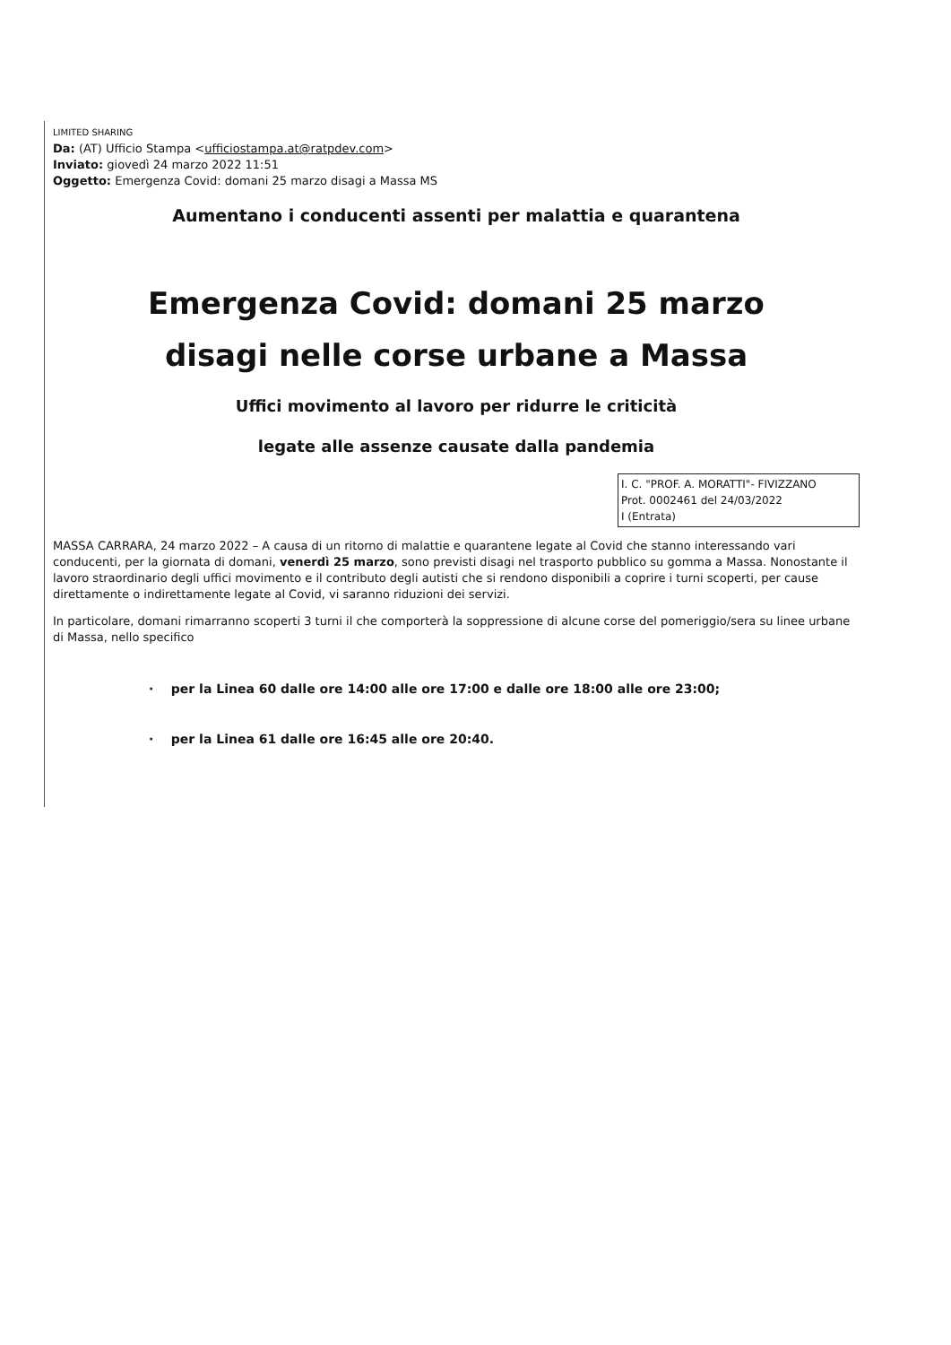LIMITED SHARING
Da: (AT) Ufficio Stampa <ufficiostampa.at@ratpdev.com>
Inviato: giovedì 24 marzo 2022 11:51
Oggetto: Emergenza Covid: domani 25 marzo disagi a Massa MS
Aumentano i conducenti assenti per malattia e quarantena
Emergenza Covid: domani 25 marzo
disagi nelle corse urbane a Massa
Uffici movimento al lavoro per ridurre le criticità
legate alle assenze causate dalla pandemia
I. C. "PROF. A. MORATTI"- FIVIZZANO
Prot. 0002461 del 24/03/2022
I (Entrata)
MASSA CARRARA, 24 marzo 2022 – A causa di un ritorno di malattie e quarantene legate al Covid che stanno interessando vari conducenti, per la giornata di domani, venerdì 25 marzo, sono previsti disagi nel trasporto pubblico su gomma a Massa. Nonostante il lavoro straordinario degli uffici movimento e il contributo degli autisti che si rendono disponibili a coprire i turni scoperti, per cause direttamente o indirettamente legate al Covid, vi saranno riduzioni dei servizi.
In particolare, domani rimarranno scoperti 3 turni il che comporterà la soppressione di alcune corse del pomeriggio/sera su linee urbane di Massa, nello specifico
· per la Linea 60 dalle ore 14:00 alle ore 17:00 e dalle ore 18:00 alle ore 23:00;
· per la Linea 61 dalle ore 16:45 alle ore 20:40.